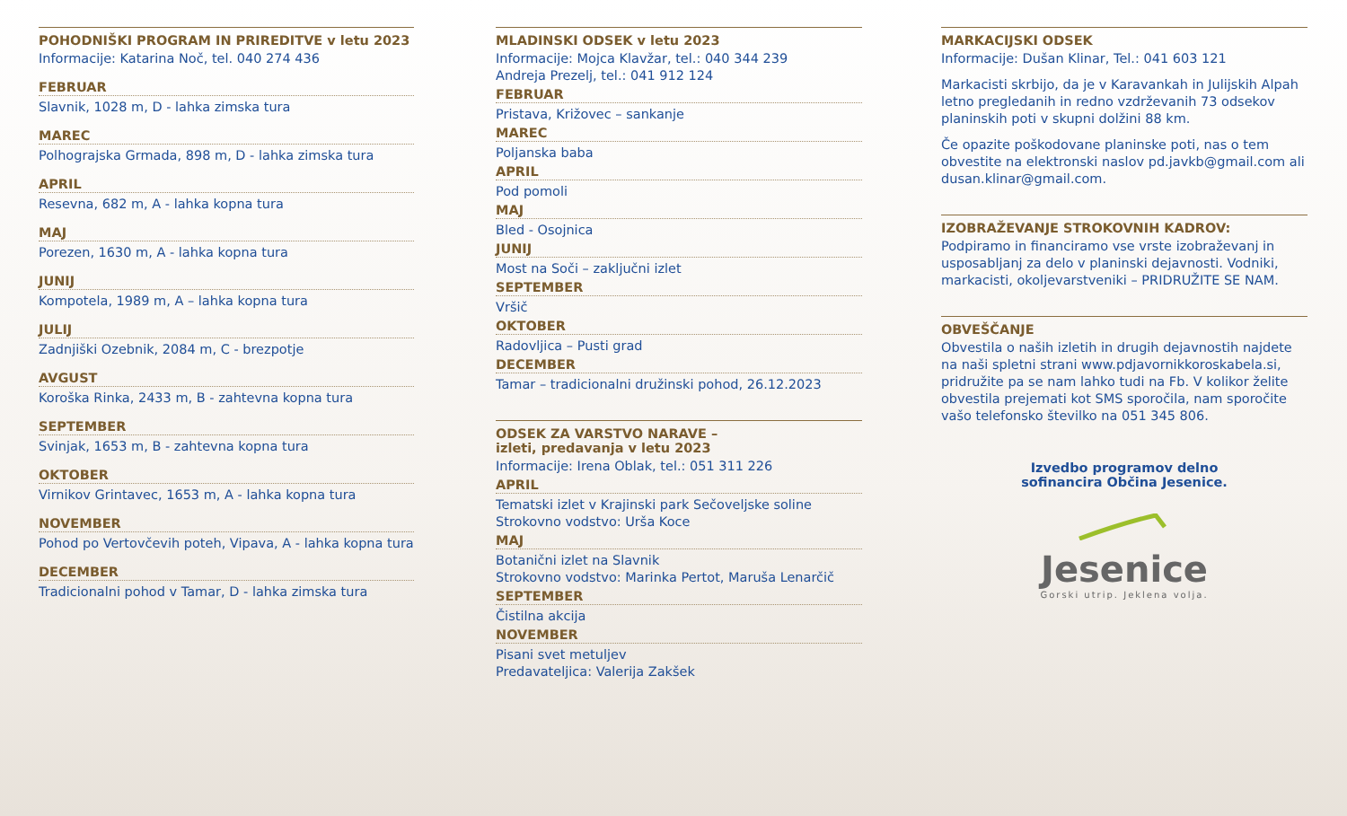POHODNIŠKI PROGRAM IN PRIREDITVE v letu 2023
Informacije: Katarina Noč, tel. 040 274 436
FEBRUAR
Slavnik, 1028 m, D - lahka zimska tura
MAREC
Polhograjska Grmada, 898 m, D - lahka zimska tura
APRIL
Resevna, 682 m, A - lahka kopna tura
MAJ
Porezen, 1630 m, A - lahka kopna tura
JUNIJ
Kompotela, 1989 m, A – lahka kopna tura
JULIJ
Zadnjiški Ozebnik, 2084 m, C - brezpotje
AVGUST
Koroška Rinka, 2433 m, B - zahtevna kopna tura
SEPTEMBER
Svinjak, 1653 m, B - zahtevna kopna tura
OKTOBER
Virnikov Grintavec, 1653 m, A - lahka kopna tura
NOVEMBER
Pohod po Vertovčevih poteh, Vipava, A - lahka kopna tura
DECEMBER
Tradicionalni pohod v Tamar, D - lahka zimska tura
MLADINSKI ODSEK v letu 2023
Informacije: Mojca Klavžar, tel.: 040 344 239
Andreja Prezelj, tel.: 041 912 124
FEBRUAR
Pristava, Križovec – sankanje
MAREC
Poljanska baba
APRIL
Pod pomoli
MAJ
Bled - Osojnica
JUNIJ
Most na Soči – zaključni izlet
SEPTEMBER
Vršič
OKTOBER
Radovljica – Pusti grad
DECEMBER
Tamar – tradicionalni družinski pohod, 26.12.2023
ODSEK ZA VARSTVO NARAVE –
izleti, predavanja v letu 2023
Informacije: Irena Oblak, tel.: 051 311 226
APRIL
Tematski izlet v Krajinski park Sečoveljske soline
Strokovno vodstvo: Urša Koce
MAJ
Botanični izlet na Slavnik
Strokovno vodstvo: Marinka Pertot, Maruša Lenarčič
SEPTEMBER
Čistilna akcija
NOVEMBER
Pisani svet metuljev
Predavateljica: Valerija Zakšek
MARKACIJSKI ODSEK
Informacije: Dušan Klinar, Tel.: 041 603 121
Markacisti skrbijo, da je v Karavankah in Julijskih Alpah letno pregledanih in redno vzdrževanih 73 odsekov planinskih poti v skupni dolžini 88 km.
Če opazite poškodovane planinske poti, nas o tem obvestite na elektronski naslov pd.javkb@gmail.com ali dusan.klinar@gmail.com.
IZOBRAŽEVANJE STROKOVNIH KADROV:
Podpiramo in financiramo vse vrste izobraževanj in usposabljanj za delo v planinski dejavnosti. Vodniki, markacisti, okoljevarstveniki – PRIDRUŽITE SE NAM.
OBVEŠČANJE
Obvestila o naših izletih in drugih dejavnostih najdete na naši spletni strani www.pdjavornikkoroskabela.si, pridružite pa se nam lahko tudi na Fb. V kolikor želite obvestila prejemati kot SMS sporočila, nam sporočite vašo telefonsko številko na 051 345 806.
Izvedbo programov delno
sofinancira Občina Jesenice.
Jesenice
Gorski utrip. Jeklena volja.